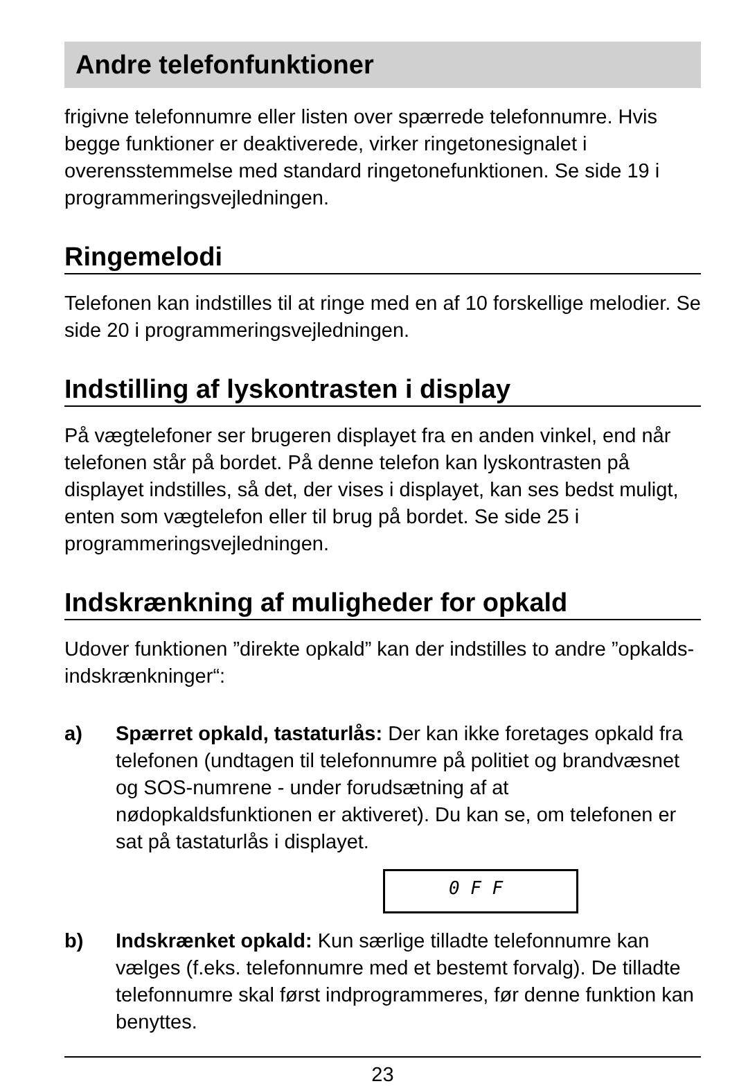Andre telefonfunktioner
frigivne telefonnumre eller listen over spærrede telefonnumre. Hvis begge funktioner er deaktiverede, virker ringetonesignalet i overensstemmelse med standard ringetonefunktionen. Se side 19 i programmeringsvejledningen.
Ringemelodi
Telefonen kan indstilles til at ringe med en af 10 forskellige melodier. Se side 20 i programmeringsvejledningen.
Indstilling af lyskontrasten i display
På vægtelefoner ser brugeren displayet fra en anden vinkel, end når telefonen står på bordet. På denne telefon kan lyskontrasten på displayet indstilles, så det, der vises i displayet, kan ses bedst muligt, enten som vægtelefon eller til brug på bordet. Se side 25 i programmeringsvejledningen.
Indskrænkning af muligheder for opkald
Udover funktionen ”direkte opkald” kan der indstilles to andre ”opkalds-indskrænkninger“:
a) Spærret opkald, tastaturlås: Der kan ikke foretages opkald fra telefonen (undtagen til telefonnumre på politiet og brandvæsnet og SOS-numrene - under forudsætning af at nødopkaldsfunktionen er aktiveret). Du kan se, om telefonen er sat på tastaturlås i displayet.
0 F F
b) Indskrænket opkald: Kun særlige tilladte telefonnumre kan vælges (f.eks. telefonnumre med et bestemt forvalg). De tilladte telefonnumre skal først indprogrammeres, før denne funktion kan benyttes.
23